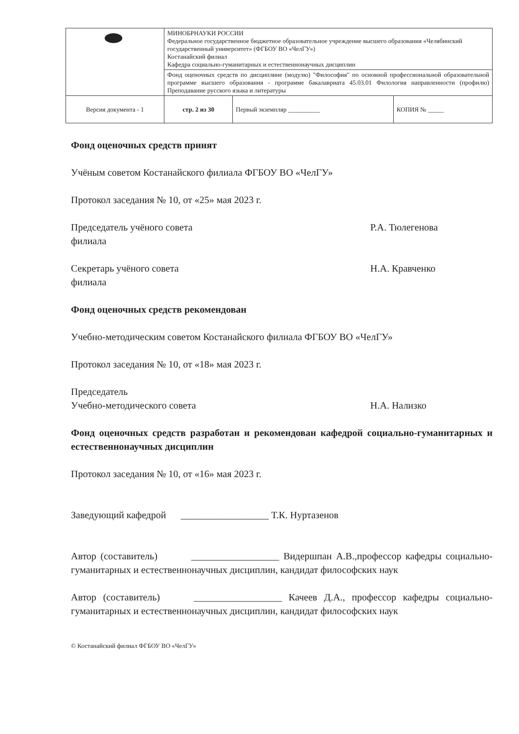| | МИНОБРНАУКИ РОССИИ Федеральное государственное бюджетное образовательное учреждение высшего образования «Челябинский государственный университет» (ФГБОУ ВО «ЧелГУ») Костанайский филиал Кафедра социально-гуманитарных и естественнонаучных дисциплин | | |
| | Фонд оценочных средств по дисциплине (модулю) "Философия" по основной профессиональной образовательной программе высшего образования - программе бакалавриата 45.03.01 Филология направленности (профилю) Преподавание русского языка и литературы | | |
| Версия документа - 1 | стр. 2 из 30 | Первый экземпляр __________ | КОПИЯ № _____ |
Фонд оценочных средств принят
Учёным советом Костанайского филиала ФГБОУ ВО «ЧелГУ»
Протокол заседания № 10, от «25» мая 2023 г.
Председатель учёного совета
филиала
Р.А. Тюлегенова
Секретарь учёного совета
филиала
Н.А. Кравченко
Фонд оценочных средств рекомендован
Учебно-методическим советом Костанайского филиала ФГБОУ ВО «ЧелГУ»
Протокол заседания № 10, от «18» мая 2023 г.
Председатель
Учебно-методического совета
Н.А. Нализко
Фонд оценочных средств разработан и рекомендован кафедрой социально-гуманитарных и естественнонаучных дисциплин
Протокол заседания № 10, от «16» мая 2023 г.
Заведующий кафедрой __________________ Т.К. Нуртазенов
Автор (составитель) __________________ Видершпан А.В.,профессор кафедры социально-гуманитарных и естественнонаучных дисциплин, кандидат философских наук
Автор (составитель) __________________ Качеев Д.А., профессор кафедры социально-гуманитарных и естественнонаучных дисциплин, кандидат философских наук
© Костанайский филиал ФГБОУ ВО «ЧелГУ»